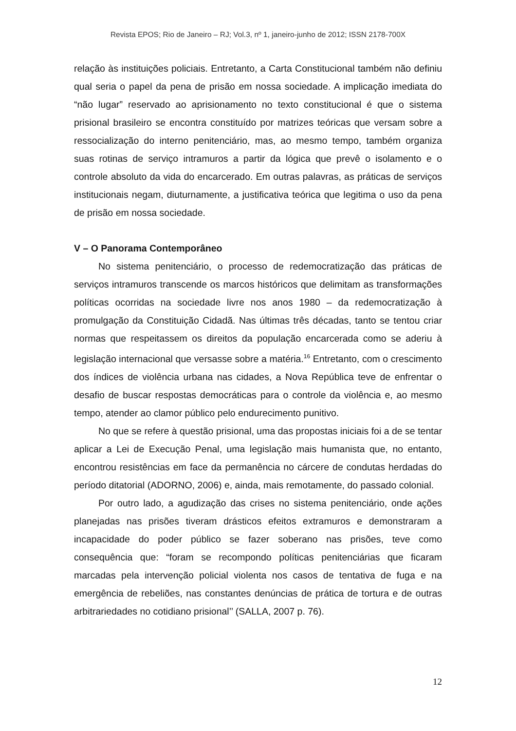Revista EPOS; Rio de Janeiro – RJ; Vol.3, nº 1, janeiro-junho de 2012; ISSN 2178-700X
relação às instituições policiais. Entretanto, a Carta Constitucional também não definiu qual seria o papel da pena de prisão em nossa sociedade. A implicação imediata do “não lugar” reservado ao aprisionamento no texto constitucional é que o sistema prisional brasileiro se encontra constituído por matrizes teóricas que versam sobre a ressocialização do interno penitenciário, mas, ao mesmo tempo, também organiza suas rotinas de serviço intramuros a partir da lógica que prevê o isolamento e o controle absoluto da vida do encarcerado. Em outras palavras, as práticas de serviços institucionais negam, diuturnamente, a justificativa teórica que legitima o uso da pena de prisão em nossa sociedade.
V – O Panorama Contemporâneo
No sistema penitenciário, o processo de redemocratização das práticas de serviços intramuros transcende os marcos históricos que delimitam as transformações políticas ocorridas na sociedade livre nos anos 1980 – da redemocratização à promulgação da Constituição Cidadã. Nas últimas três décadas, tanto se tentou criar normas que respeitassem os direitos da população encarcerada como se aderiu à legislação internacional que versasse sobre a matéria.<sup>16</sup> Entretanto, com o crescimento dos índices de violência urbana nas cidades, a Nova República teve de enfrentar o desafio de buscar respostas democráticas para o controle da violência e, ao mesmo tempo, atender ao clamor público pelo endurecimento punitivo.
No que se refere à questão prisional, uma das propostas iniciais foi a de se tentar aplicar a Lei de Execução Penal, uma legislação mais humanista que, no entanto, encontrou resistências em face da permanência no cárcere de condutas herdadas do período ditatorial (ADORNO, 2006) e, ainda, mais remotamente, do passado colonial.
Por outro lado, a agudização das crises no sistema penitenciário, onde ações planejadas nas prisões tiveram drásticos efeitos extramuros e demonstraram a incapacidade do poder público se fazer soberano nas prisões, teve como consequência que: “foram se recompondo políticas penitenciárias que ficaram marcadas pela intervenção policial violenta nos casos de tentativa de fuga e na emergência de rebeliões, nas constantes denúncias de prática de tortura e de outras arbitrariedades no cotidiano prisional’’ (SALLA, 2007 p. 76).
12